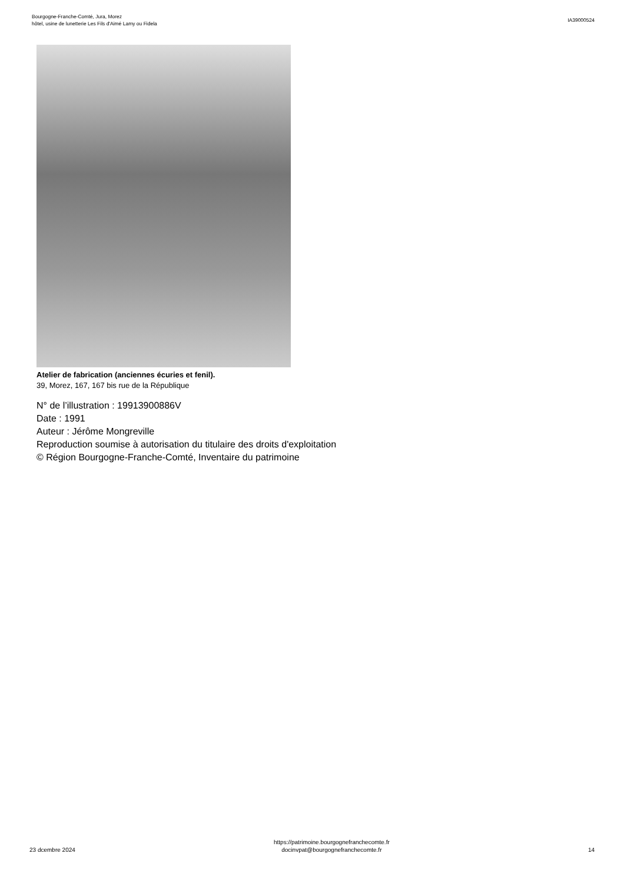Bourgogne-Franche-Comté, Jura, Morez
hôtel, usine de lunetterie Les Fils d'Aimé Lamy ou Fidela
IA39000524
Atelier de fabrication (anciennes écuries et fenil).
39, Morez, 167, 167 bis rue de la République
N° de l’illustration : 19913900886V
Date : 1991
Auteur : Jérôme Mongreville
Reproduction soumise à autorisation du titulaire des droits d'exploitation
© Région Bourgogne-Franche-Comté, Inventaire du patrimoine
23 dcembre 2024
https://patrimoine.bourgognefranchecomte.fr
docinvpat@bourgognefranchecomte.fr
14